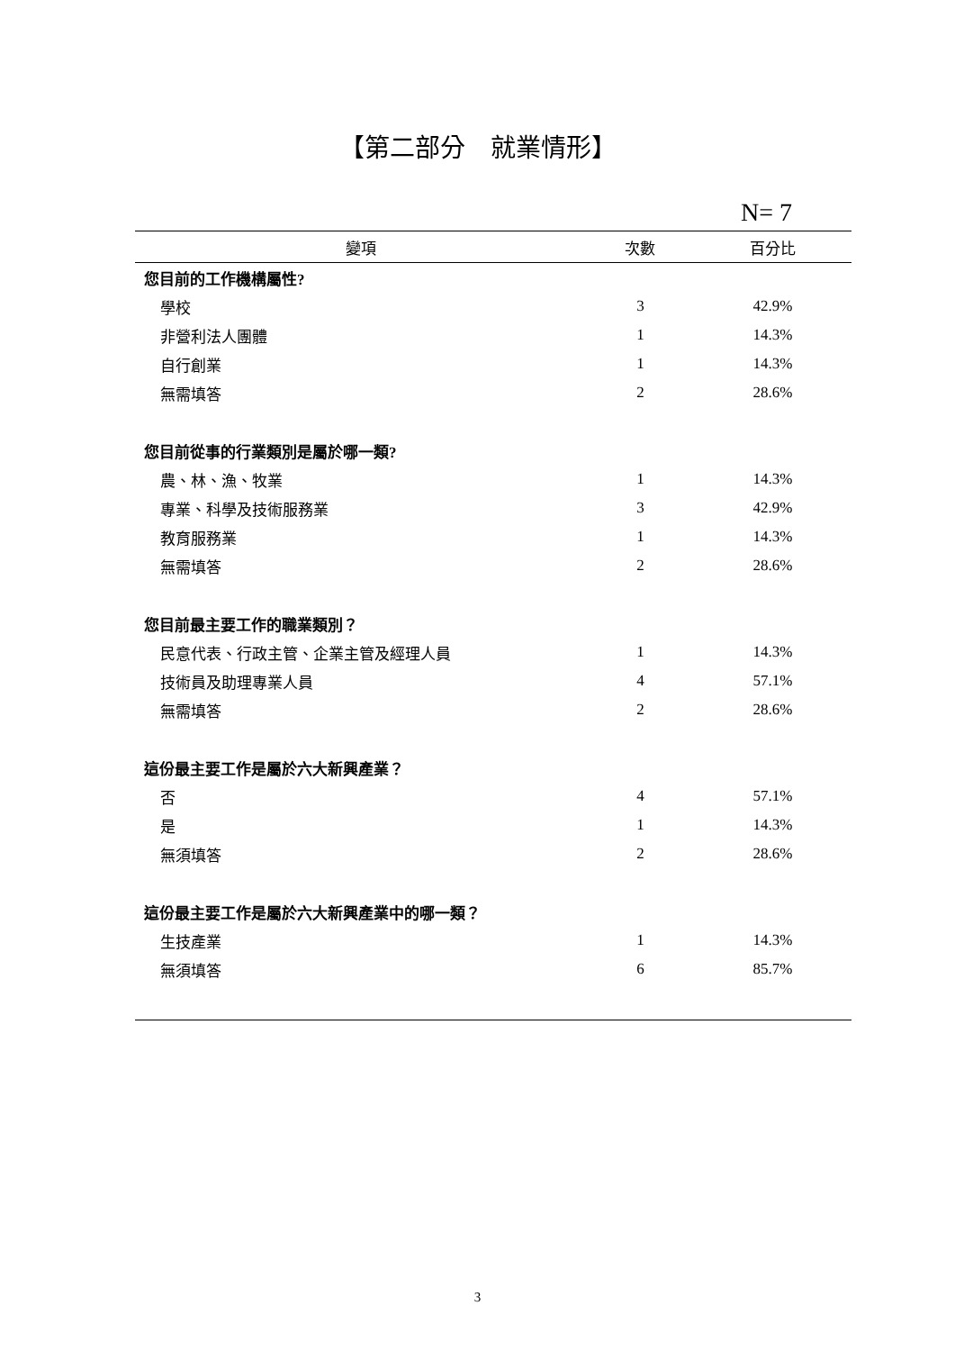【第二部分　就業情形】
N= 7
| 變項 | 次數 | 百分比 |
| --- | --- | --- |
| 您目前的工作機構屬性? | | |
| 學校 | 3 | 42.9% |
| 非營利法人團體 | 1 | 14.3% |
| 自行創業 | 1 | 14.3% |
| 無需填答 | 2 | 28.6% |
| 您目前從事的行業類別是屬於哪一類? | | |
| 農、林、漁、牧業 | 1 | 14.3% |
| 專業、科學及技術服務業 | 3 | 42.9% |
| 教育服務業 | 1 | 14.3% |
| 無需填答 | 2 | 28.6% |
| 您目前最主要工作的職業類別？ | | |
| 民意代表、行政主管、企業主管及經理人員 | 1 | 14.3% |
| 技術員及助理專業人員 | 4 | 57.1% |
| 無需填答 | 2 | 28.6% |
| 這份最主要工作是屬於六大新興產業？ | | |
| 否 | 4 | 57.1% |
| 是 | 1 | 14.3% |
| 無須填答 | 2 | 28.6% |
| 這份最主要工作是屬於六大新興產業中的哪一類？ | | |
| 生技產業 | 1 | 14.3% |
| 無須填答 | 6 | 85.7% |
3